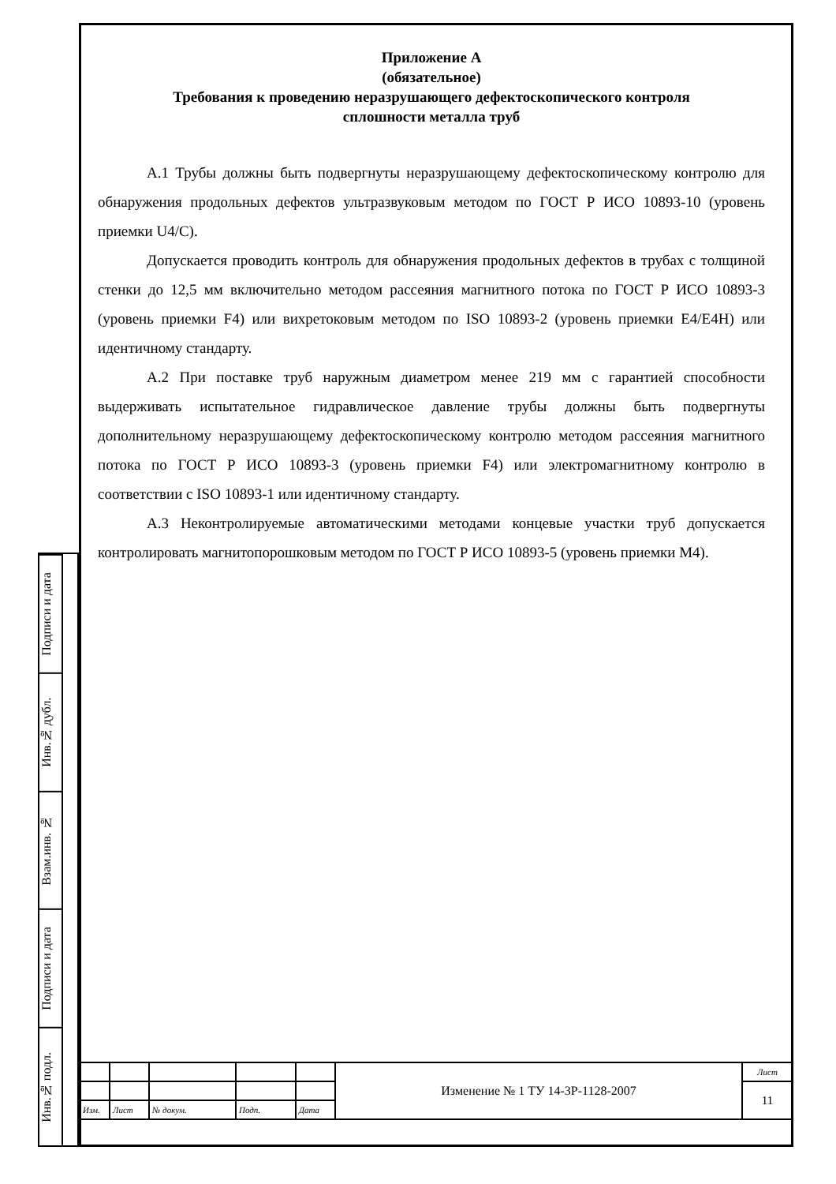Подписи и дата
Инв.№ дубл.
Взам.инв. №
Подписи и дата
Инв.№ подл.
Приложение А
(обязательное)
Требования к проведению неразрушающего дефектоскопического контроля
сплошности металла труб
А.1 Трубы должны быть подвергнуты неразрушающему дефектоскопическому контролю для обнаружения продольных дефектов ультразвуковым методом по ГОСТ Р ИСО 10893-10 (уровень приемки U4/С).
Допускается проводить контроль для обнаружения продольных дефектов в трубах с толщиной стенки до 12,5 мм включительно методом рассеяния магнитного потока по ГОСТ Р ИСО 10893-3 (уровень приемки F4) или вихретоковым методом по ISO 10893-2 (уровень приемки Е4/Е4Н) или идентичному стандарту.
А.2 При поставке труб наружным диаметром менее 219 мм с гарантией способности выдерживать испытательное гидравлическое давление трубы должны быть подвергнуты дополнительному неразрушающему дефектоскопическому контролю методом рассеяния магнитного потока по ГОСТ Р ИСО 10893-3 (уровень приемки F4) или электромагнитному контролю в соответствии с ISO 10893-1 или идентичному стандарту.
А.3 Неконтролируемые автоматическими методами концевые участки труб допускается контролировать магнитопорошковым методом по ГОСТ Р ИСО 10893-5 (уровень приемки М4).
| | | | | | Изменение № 1 ТУ 14-3Р-1128-2007 | Лист |
| | | | | | | 11 |
| Изм. | Лист | № докум. | Подп. | Дата | | |